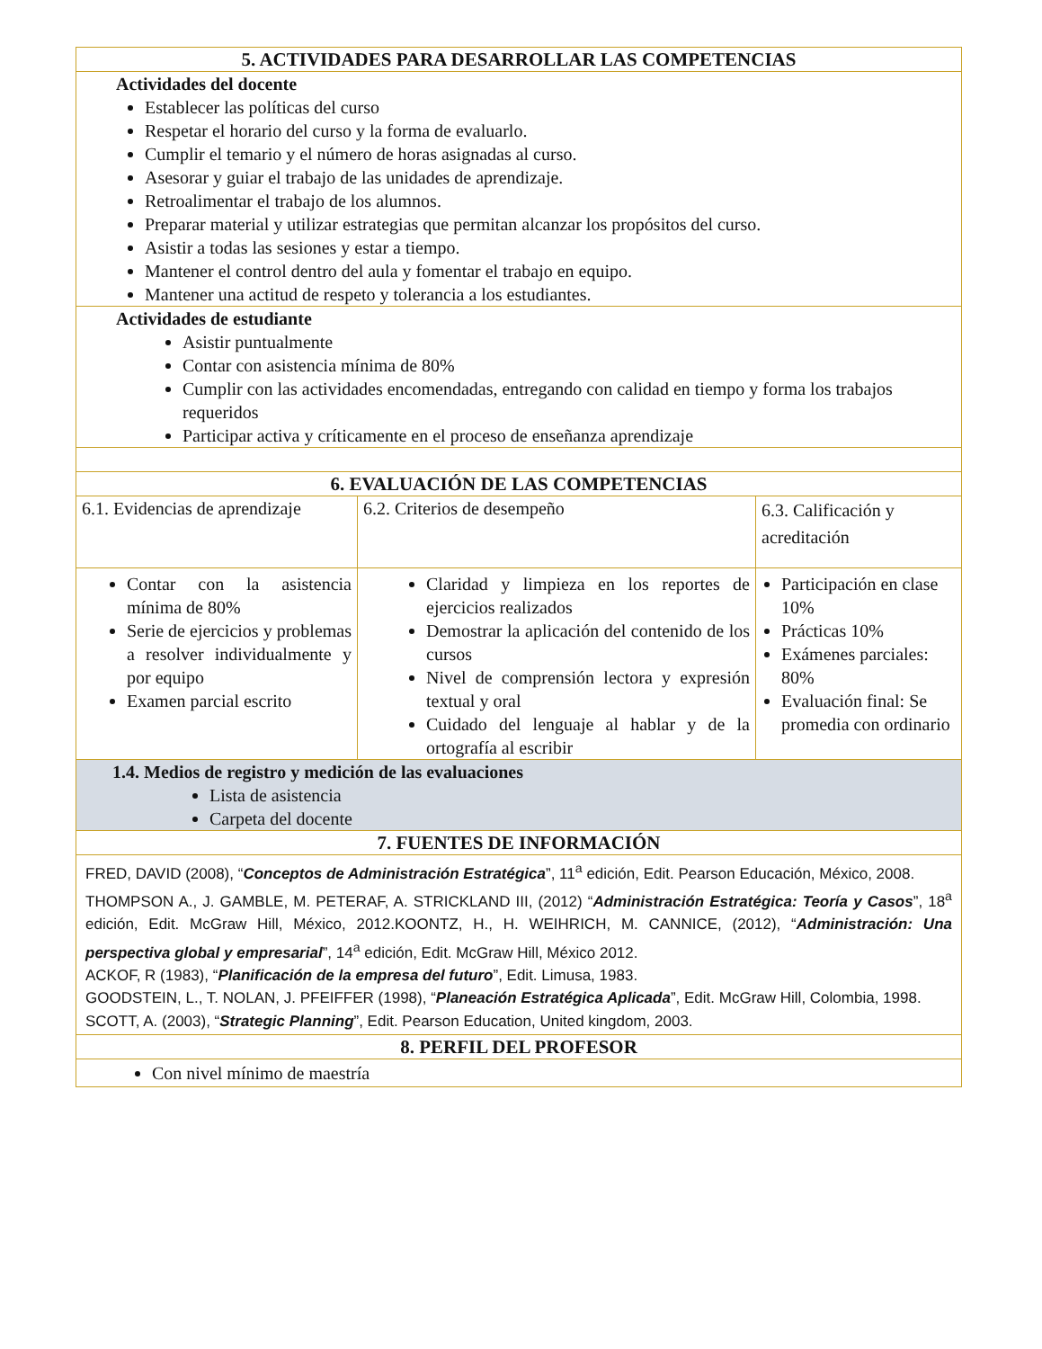| 5. ACTIVIDADES PARA DESARROLLAR LAS COMPETENCIAS | | |
| Actividades del docente Establecer las políticas del curso Respetar el horario del curso y la forma de evaluarlo. Cumplir el temario y el número de horas asignadas al curso. Asesorar y guiar el trabajo de las unidades de aprendizaje. Retroalimentar el trabajo de los alumnos. Preparar material y utilizar estrategias que permitan alcanzar los propósitos del curso. Asistir a todas las sesiones y estar a tiempo. Mantener el control dentro del aula y fomentar el trabajo en equipo. Mantener una actitud de respeto y tolerancia a los estudiantes. | | |
| Actividades de estudiante Asistir puntualmente Contar con asistencia mínima de 80% Cumplir con las actividades encomendadas, entregando con calidad en tiempo y forma los trabajos requeridos Participar activa y críticamente en el proceso de enseñanza aprendizaje | | |
| 6. EVALUACIÓN DE LAS COMPETENCIAS | | |
| 6.1. Evidencias de aprendizaje | 6.2. Criterios de desempeño | 6.3. Calificación y acreditación |
| Contar con la asistencia mínima de 80% Serie de ejercicios y problemas a resolver individualmente y por equipo Examen parcial escrito | Claridad y limpieza en los reportes de ejercicios realizados Demostrar la aplicación del contenido de los cursos Nivel de comprensión lectora y expresión textual y oral Cuidado del lenguaje al hablar y de la ortografía al escribir | Participación en clase 10% Prácticas 10% Exámenes parciales: 80% Evaluación final: Se promedia con ordinario |
| 1.4. Medios de registro y medición de las evaluaciones Lista de asistencia Carpeta del docente | | |
| 7. FUENTES DE INFORMACIÓN | | |
| FRED, DAVID (2008), “ Conceptos de Administración Estratégica ”, 11<sup>a</sup> edición, Edit. Pearson Educación, México, 2008. THOMPSON A., J. GAMBLE, M. PETERAF, A. STRICKLAND III, (2012) “ Administración Estratégica: Teoría y Casos ”, 18<sup>a</sup> edición, Edit. McGraw Hill, México, 2012.KOONTZ, H., H. WEIHRICH, M. CANNICE, (2012), “ Administración: Una perspectiva global y empresarial ”, 14<sup>a</sup> edición, Edit. McGraw Hill, México 2012. ACKOF, R (1983), “ Planificación de la empresa del futuro ”, Edit. Limusa, 1983. GOODSTEIN, L., T. NOLAN, J. PFEIFFER (1998), “ Planeación Estratégica Aplicada ”, Edit. McGraw Hill, Colombia, 1998. SCOTT, A. (2003), “ Strategic Planning ”, Edit. Pearson Education, United kingdom, 2003. | | |
| 8. PERFIL DEL PROFESOR | | |
| Con nivel mínimo de maestría | | |